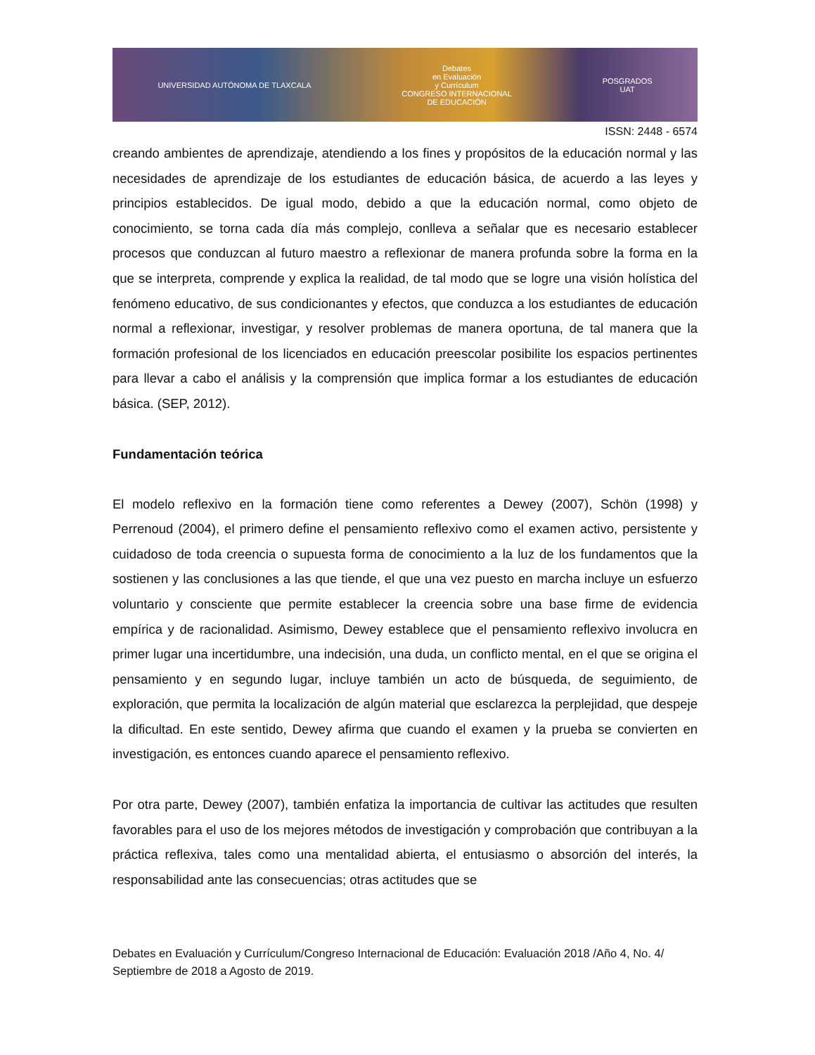UNIVERSIDAD AUTÓNOMA DE TLAXCALA Debates
en Evaluación
y Currículum
CONGRESO INTERNACIONAL
DE EDUCACIÓN POSGRADOS
UAT
ISSN: 2448 - 6574
creando ambientes de aprendizaje, atendiendo a los fines y propósitos de la educación normal y las necesidades de aprendizaje de los estudiantes de educación básica, de acuerdo a las leyes y principios establecidos. De igual modo, debido a que la educación normal, como objeto de conocimiento, se torna cada día más complejo, conlleva a señalar que es necesario establecer procesos que conduzcan al futuro maestro a reflexionar de manera profunda sobre la forma en la que se interpreta, comprende y explica la realidad, de tal modo que se logre una visión holística del fenómeno educativo, de sus condicionantes y efectos, que conduzca a los estudiantes de educación normal a reflexionar, investigar, y resolver problemas de manera oportuna, de tal manera que la formación profesional de los licenciados en educación preescolar posibilite los espacios pertinentes para llevar a cabo el análisis y la comprensión que implica formar a los estudiantes de educación básica. (SEP, 2012).
Fundamentación teórica
El modelo reflexivo en la formación tiene como referentes a Dewey (2007), Schön (1998) y Perrenoud (2004), el primero define el pensamiento reflexivo como el examen activo, persistente y cuidadoso de toda creencia o supuesta forma de conocimiento a la luz de los fundamentos que la sostienen y las conclusiones a las que tiende, el que una vez puesto en marcha incluye un esfuerzo voluntario y consciente que permite establecer la creencia sobre una base firme de evidencia empírica y de racionalidad. Asimismo, Dewey establece que el pensamiento reflexivo involucra en primer lugar una incertidumbre, una indecisión, una duda, un conflicto mental, en el que se origina el pensamiento y en segundo lugar, incluye también un acto de búsqueda, de seguimiento, de exploración, que permita la localización de algún material que esclarezca la perplejidad, que despeje la dificultad. En este sentido, Dewey afirma que cuando el examen y la prueba se convierten en investigación, es entonces cuando aparece el pensamiento reflexivo.
Por otra parte, Dewey (2007), también enfatiza la importancia de cultivar las actitudes que resulten favorables para el uso de los mejores métodos de investigación y comprobación que contribuyan a la práctica reflexiva, tales como una mentalidad abierta, el entusiasmo o absorción del interés, la responsabilidad ante las consecuencias; otras actitudes que se
Debates en Evaluación y Currículum/Congreso Internacional de Educación: Evaluación 2018 /Año 4, No. 4/ Septiembre de 2018 a Agosto de 2019.